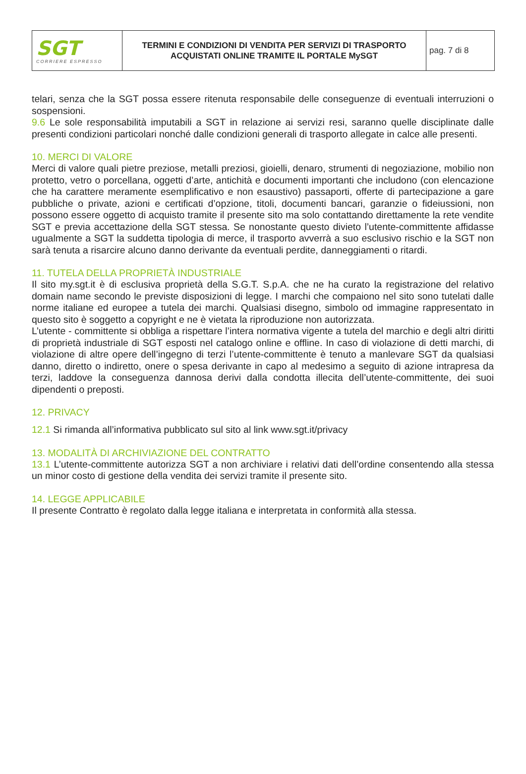| SGT CORRIERE ESPRESSO | TERMINI E CONDIZIONI DI VENDITA PER SERVIZI DI TRASPORTO ACQUISTATI ONLINE TRAMITE IL PORTALE MySGT | pag. 7 di 8 |
telari, senza che la SGT possa essere ritenuta responsabile delle conseguenze di eventuali interruzioni o sospensioni.
9.6 Le sole responsabilità imputabili a SGT in relazione ai servizi resi, saranno quelle disciplinate dalle presenti condizioni particolari nonché dalle condizioni generali di trasporto allegate in calce alle presenti.
10. MERCI DI VALORE
Merci di valore quali pietre preziose, metalli preziosi, gioielli, denaro, strumenti di negoziazione, mobilio non protetto, vetro o porcellana, oggetti d’arte, antichità e documenti importanti che includono (con elencazione che ha carattere meramente esemplificativo e non esaustivo) passaporti, offerte di partecipazione a gare pubbliche o private, azioni e certificati d’opzione, titoli, documenti bancari, garanzie o fideiussioni, non possono essere oggetto di acquisto tramite il presente sito ma solo contattando direttamente la rete vendite SGT e previa accettazione della SGT stessa. Se nonostante questo divieto l’utente-committente affidasse ugualmente a SGT la suddetta tipologia di merce, il trasporto avverrà a suo esclusivo rischio e la SGT non sarà tenuta a risarcire alcuno danno derivante da eventuali perdite, danneggiamenti o ritardi.
11. TUTELA DELLA PROPRIETÀ INDUSTRIALE
Il sito my.sgt.it è di esclusiva proprietà della S.G.T. S.p.A. che ne ha curato la registrazione del relativo domain name secondo le previste disposizioni di legge. I marchi che compaiono nel sito sono tutelati dalle norme italiane ed europee a tutela dei marchi. Qualsiasi disegno, simbolo od immagine rappresentato in questo sito è soggetto a copyright e ne è vietata la riproduzione non autorizzata.
L’utente - committente si obbliga a rispettare l’intera normativa vigente a tutela del marchio e degli altri diritti di proprietà industriale di SGT esposti nel catalogo online e offline. In caso di violazione di detti marchi, di violazione di altre opere dell’ingegno di terzi l’utente-committente è tenuto a manlevare SGT da qualsiasi danno, diretto o indiretto, onere o spesa derivante in capo al medesimo a seguito di azione intrapresa da terzi, laddove la conseguenza dannosa derivi dalla condotta illecita dell’utente-committente, dei suoi dipendenti o preposti.
12. PRIVACY
12.1 Si rimanda all’informativa pubblicato sul sito al link www.sgt.it/privacy
13. MODALITÀ DI ARCHIVIAZIONE DEL CONTRATTO
13.1 L’utente-committente autorizza SGT a non archiviare i relativi dati dell’ordine consentendo alla stessa un minor costo di gestione della vendita dei servizi tramite il presente sito.
14. LEGGE APPLICABILE
Il presente Contratto è regolato dalla legge italiana e interpretata in conformità alla stessa.